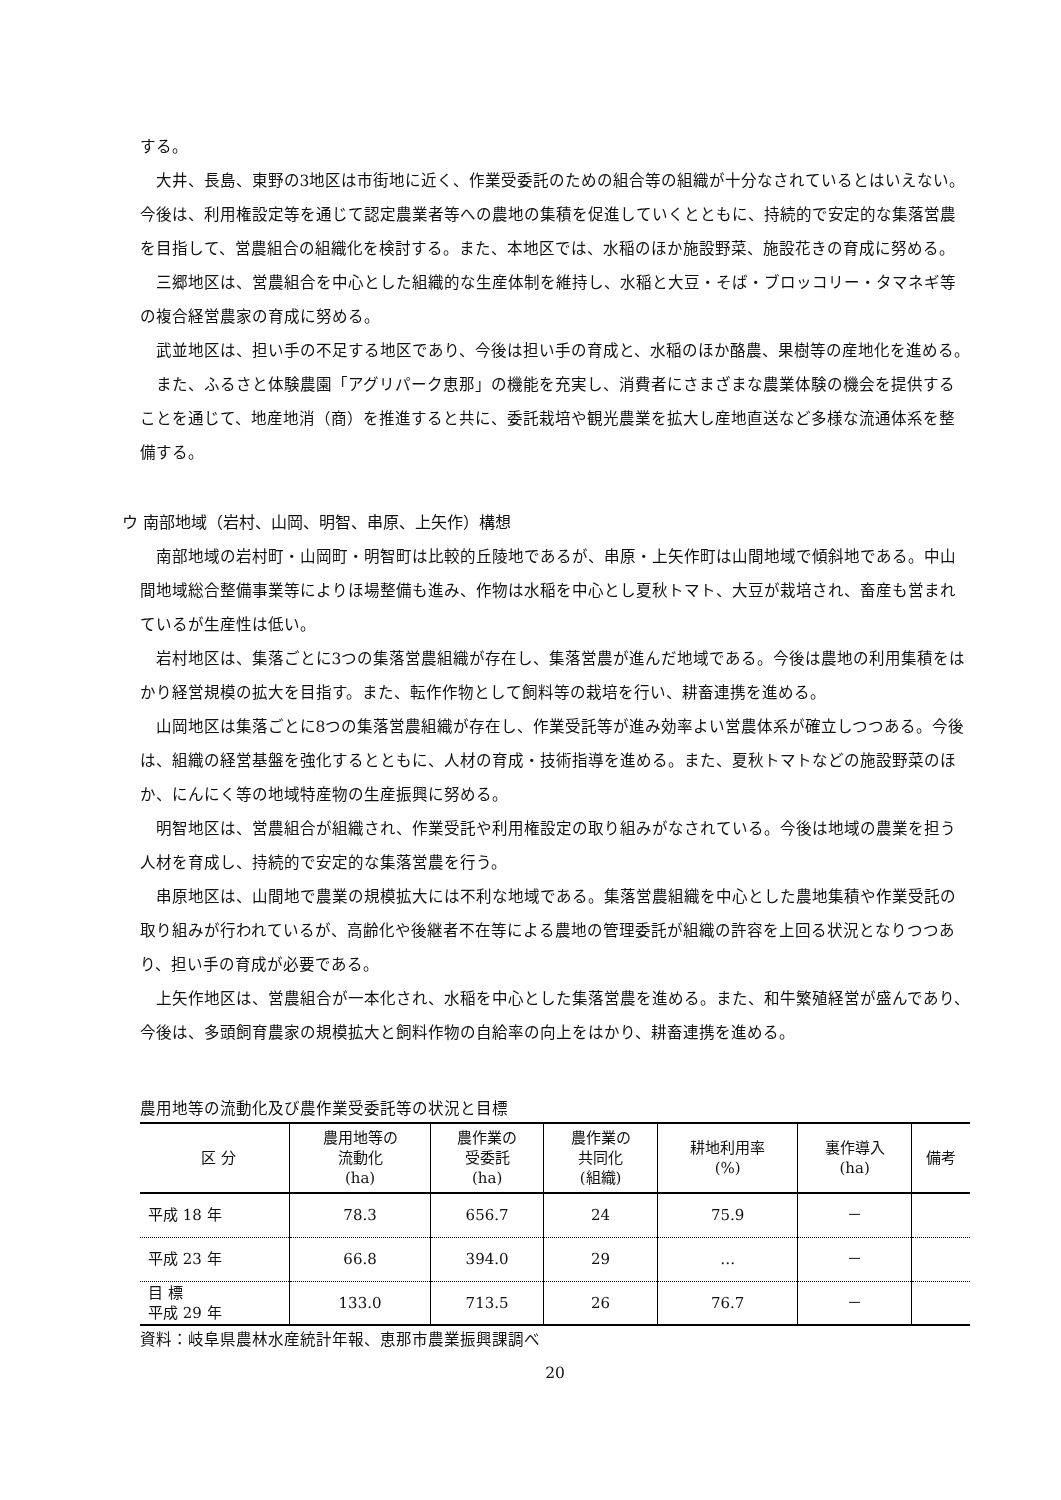する。
大井、長島、東野の3地区は市街地に近く、作業受委託のための組合等の組織が十分なされているとはいえない。今後は、利用権設定等を通じて認定農業者等への農地の集積を促進していくとともに、持続的で安定的な集落営農を目指して、営農組合の組織化を検討する。また、本地区では、水稲のほか施設野菜、施設花きの育成に努める。
三郷地区は、営農組合を中心とした組織的な生産体制を維持し、水稲と大豆・そば・ブロッコリー・タマネギ等の複合経営農家の育成に努める。
武並地区は、担い手の不足する地区であり、今後は担い手の育成と、水稲のほか酪農、果樹等の産地化を進める。
また、ふるさと体験農園「アグリパーク恵那」の機能を充実し、消費者にさまざまな農業体験の機会を提供することを通じて、地産地消（商）を推進すると共に、委託栽培や観光農業を拡大し産地直送など多様な流通体系を整備する。
ウ 南部地域（岩村、山岡、明智、串原、上矢作）構想
南部地域の岩村町・山岡町・明智町は比較的丘陵地であるが、串原・上矢作町は山間地域で傾斜地である。中山間地域総合整備事業等によりほ場整備も進み、作物は水稲を中心とし夏秋トマト、大豆が栽培され、畜産も営まれているが生産性は低い。
岩村地区は、集落ごとに3つの集落営農組織が存在し、集落営農が進んだ地域である。今後は農地の利用集積をはかり経営規模の拡大を目指す。また、転作作物として飼料等の栽培を行い、耕畜連携を進める。
山岡地区は集落ごとに8つの集落営農組織が存在し、作業受託等が進み効率よい営農体系が確立しつつある。今後は、組織の経営基盤を強化するとともに、人材の育成・技術指導を進める。また、夏秋トマトなどの施設野菜のほか、にんにく等の地域特産物の生産振興に努める。
明智地区は、営農組合が組織され、作業受託や利用権設定の取り組みがなされている。今後は地域の農業を担う人材を育成し、持続的で安定的な集落営農を行う。
串原地区は、山間地で農業の規模拡大には不利な地域である。集落営農組織を中心とした農地集積や作業受託の取り組みが行われているが、高齢化や後継者不在等による農地の管理委託が組織の許容を上回る状況となりつつあり、担い手の育成が必要である。
上矢作地区は、営農組合が一本化され、水稲を中心とした集落営農を進める。また、和牛繁殖経営が盛んであり、今後は、多頭飼育農家の規模拡大と飼料作物の自給率の向上をはかり、耕畜連携を進める。
農用地等の流動化及び農作業受委託等の状況と目標
| 区 分 | 農用地等の 流動化 (ha) | 農作業の 受委託 (ha) | 農作業の 共同化 (組織) | 耕地利用率 (%) | 裏作導入 (ha) | 備考 |
| --- | --- | --- | --- | --- | --- | --- |
| 平成 18 年 | 78.3 | 656.7 | 24 | 75.9 | － | |
| 平成 23 年 | 66.8 | 394.0 | 29 | … | － | |
| 目 標 平成 29 年 | 133.0 | 713.5 | 26 | 76.7 | － | |
資料：岐阜県農林水産統計年報、恵那市農業振興課調べ
20